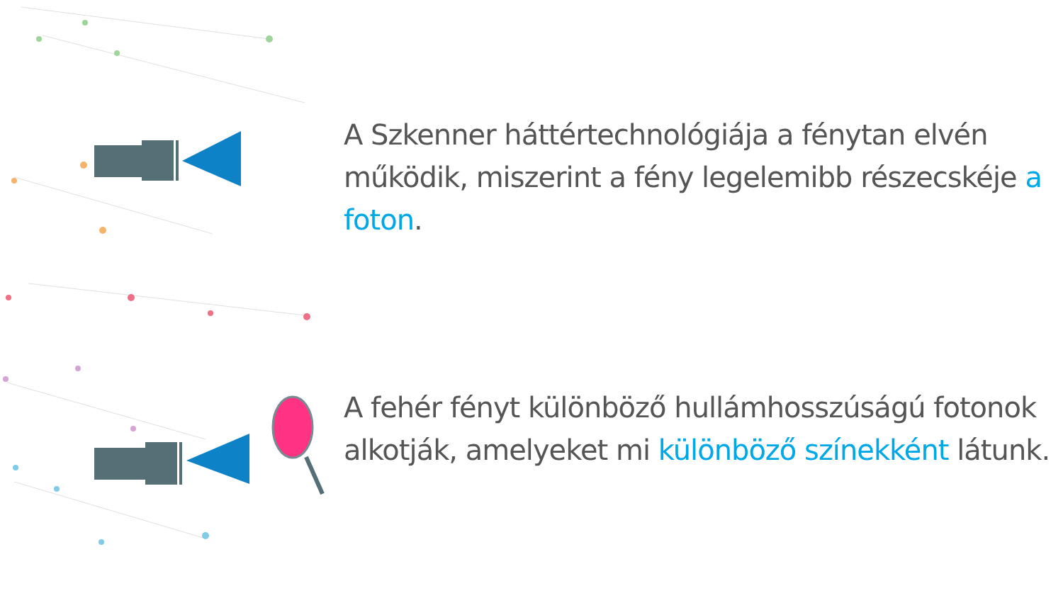A Szkenner háttértechnológiája a fénytan elvén működik, miszerint a fény legelemibb részecskéje a foton.
A fehér fényt különböző hullámhosszúságú fotonok alkotják, amelyeket mi különböző színekként látunk.